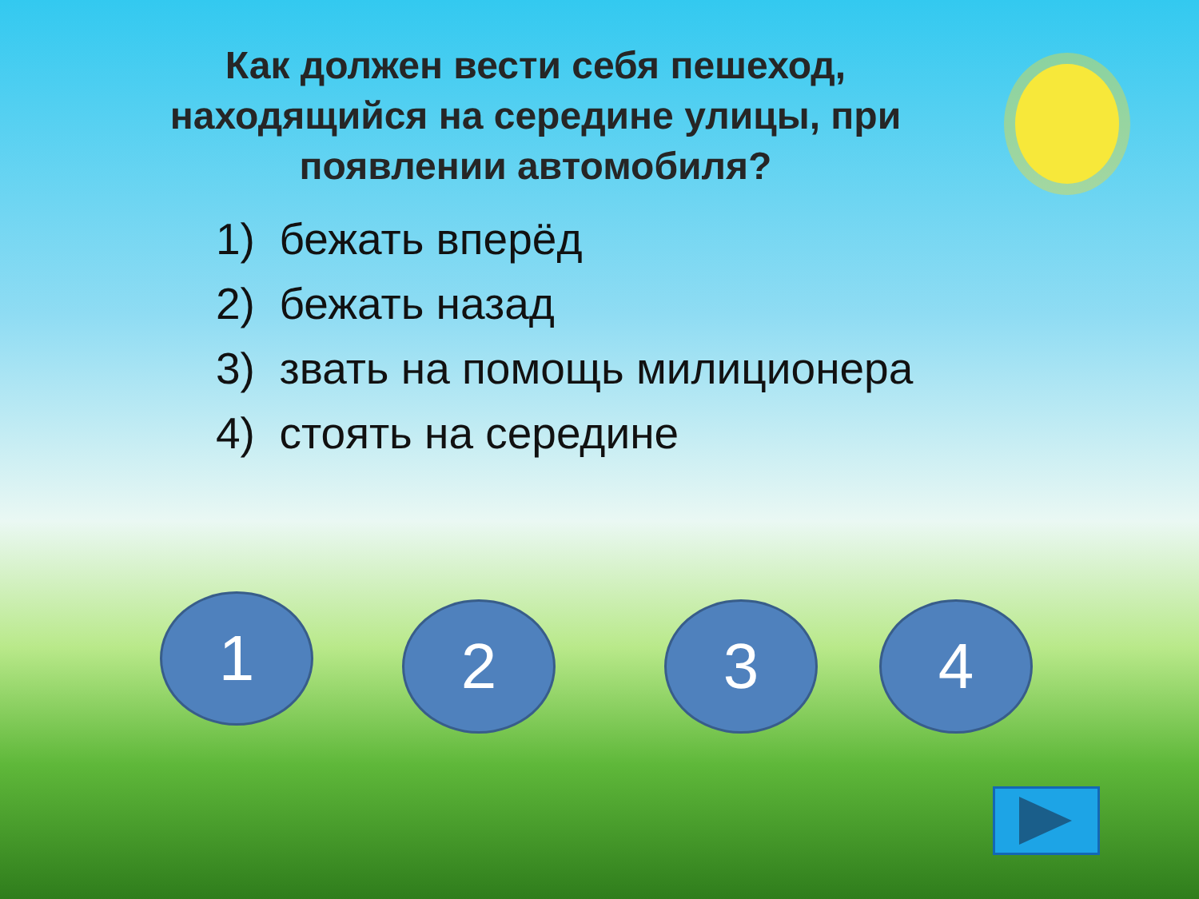Как должен вести себя пешеход, находящийся на середине улицы, при появлении автомобиля?
1) бежать вперёд
2) бежать назад
3) звать на помощь милиционера
4) стоять на середине
1 2 3 4